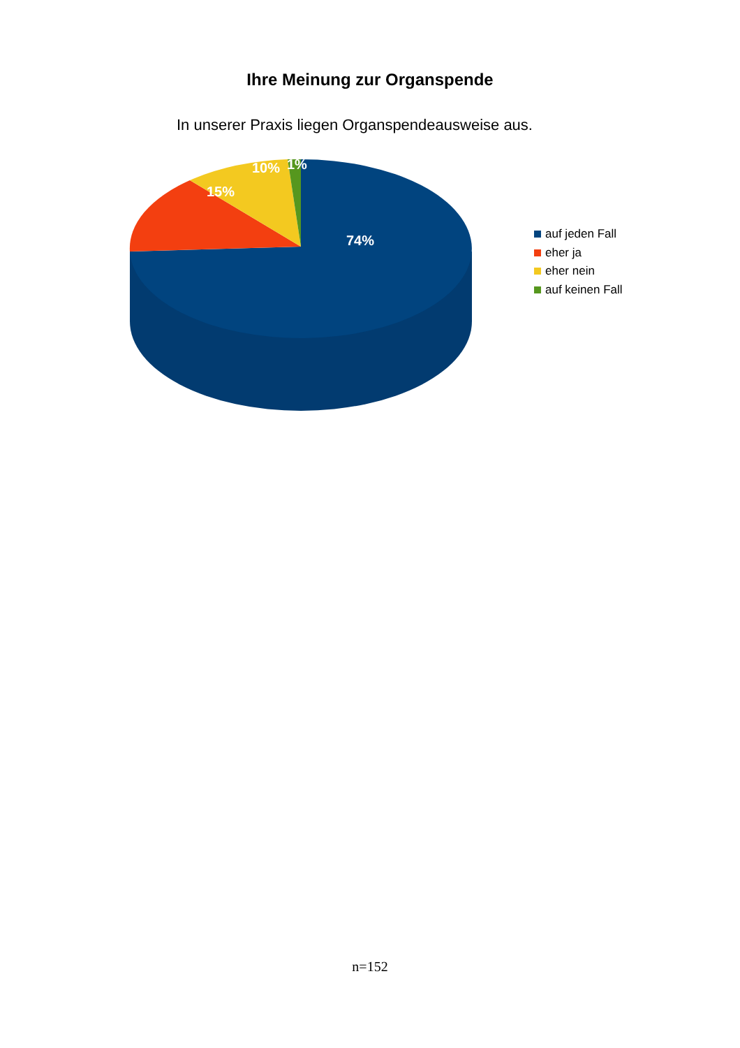Ihre Meinung zur Organspende
In unserer Praxis liegen Organspendeausweise aus.
74%
15%
10%
1%
auf jeden Fall
eher ja
eher nein
auf keinen Fall
n=152